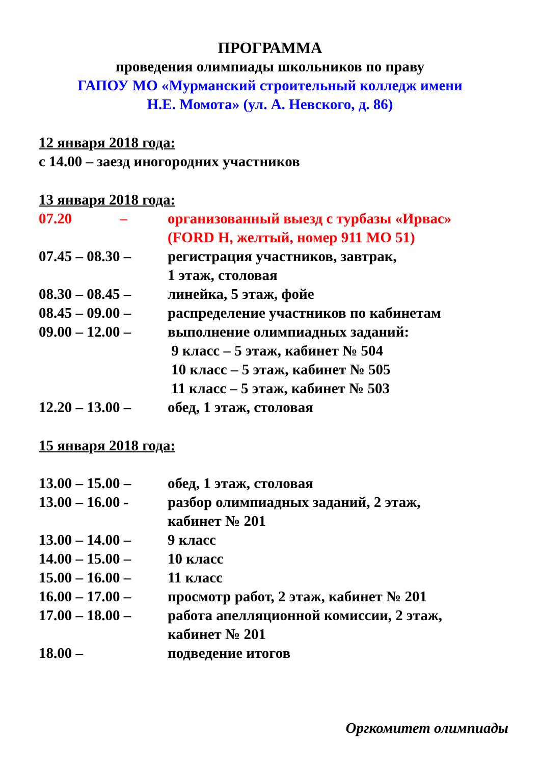ПРОГРАММА
проведения олимпиады школьников по праву
ГАПОУ МО «Мурманский строительный колледж имени
Н.Е. Момота» (ул. А. Невского, д. 86)
12 января 2018 года:
с 14.00 – заезд иногородних участников
13 января 2018 года:
07.20 –
организованный выезд с турбазы «Ирвас»
(FORD H, желтый, номер 911 МО 51)
07.45 – 08.30 –
регистрация участников, завтрак,
1 этаж, столовая
08.30 – 08.45 –
линейка, 5 этаж, фойе
08.45 – 09.00 –
распределение участников по кабинетам
09.00 – 12.00 –
выполнение олимпиадных заданий:
9 класс – 5 этаж, кабинет № 504
10 класс – 5 этаж, кабинет № 505
11 класс – 5 этаж, кабинет № 503
12.20 – 13.00 –
обед, 1 этаж, столовая
15 января 2018 года:
13.00 – 15.00 –
обед, 1 этаж, столовая
13.00 – 16.00 -
разбор олимпиадных заданий, 2 этаж,
кабинет № 201
13.00 – 14.00 –
9 класс
14.00 – 15.00 –
10 класс
15.00 – 16.00 –
11 класс
16.00 – 17.00 –
просмотр работ, 2 этаж, кабинет № 201
17.00 – 18.00 –
работа апелляционной комиссии, 2 этаж,
кабинет № 201
18.00 – подведение итогов
Оргкомитет олимпиады